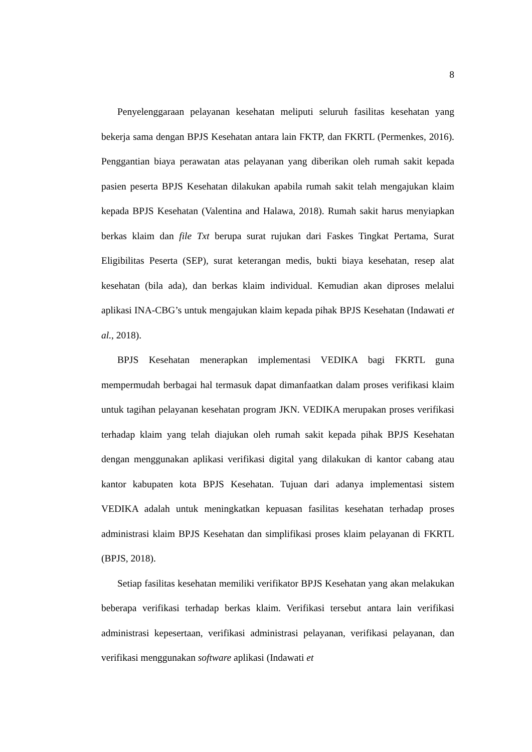8
Penyelenggaraan pelayanan kesehatan meliputi seluruh fasilitas kesehatan yang bekerja sama dengan BPJS Kesehatan antara lain FKTP, dan FKRTL (Permenkes, 2016). Penggantian biaya perawatan atas pelayanan yang diberikan oleh rumah sakit kepada pasien peserta BPJS Kesehatan dilakukan apabila rumah sakit telah mengajukan klaim kepada BPJS Kesehatan (Valentina and Halawa, 2018). Rumah sakit harus menyiapkan berkas klaim dan file Txt berupa surat rujukan dari Faskes Tingkat Pertama, Surat Eligibilitas Peserta (SEP), surat keterangan medis, bukti biaya kesehatan, resep alat kesehatan (bila ada), dan berkas klaim individual. Kemudian akan diproses melalui aplikasi INA-CBG’s untuk mengajukan klaim kepada pihak BPJS Kesehatan (Indawati et al., 2018).
BPJS Kesehatan menerapkan implementasi VEDIKA bagi FKRTL guna mempermudah berbagai hal termasuk dapat dimanfaatkan dalam proses verifikasi klaim untuk tagihan pelayanan kesehatan program JKN. VEDIKA merupakan proses verifikasi terhadap klaim yang telah diajukan oleh rumah sakit kepada pihak BPJS Kesehatan dengan menggunakan aplikasi verifikasi digital yang dilakukan di kantor cabang atau kantor kabupaten kota BPJS Kesehatan. Tujuan dari adanya implementasi sistem VEDIKA adalah untuk meningkatkan kepuasan fasilitas kesehatan terhadap proses administrasi klaim BPJS Kesehatan dan simplifikasi proses klaim pelayanan di FKRTL (BPJS, 2018).
Setiap fasilitas kesehatan memiliki verifikator BPJS Kesehatan yang akan melakukan beberapa verifikasi terhadap berkas klaim. Verifikasi tersebut antara lain verifikasi administrasi kepesertaan, verifikasi administrasi pelayanan, verifikasi pelayanan, dan verifikasi menggunakan software aplikasi (Indawati et